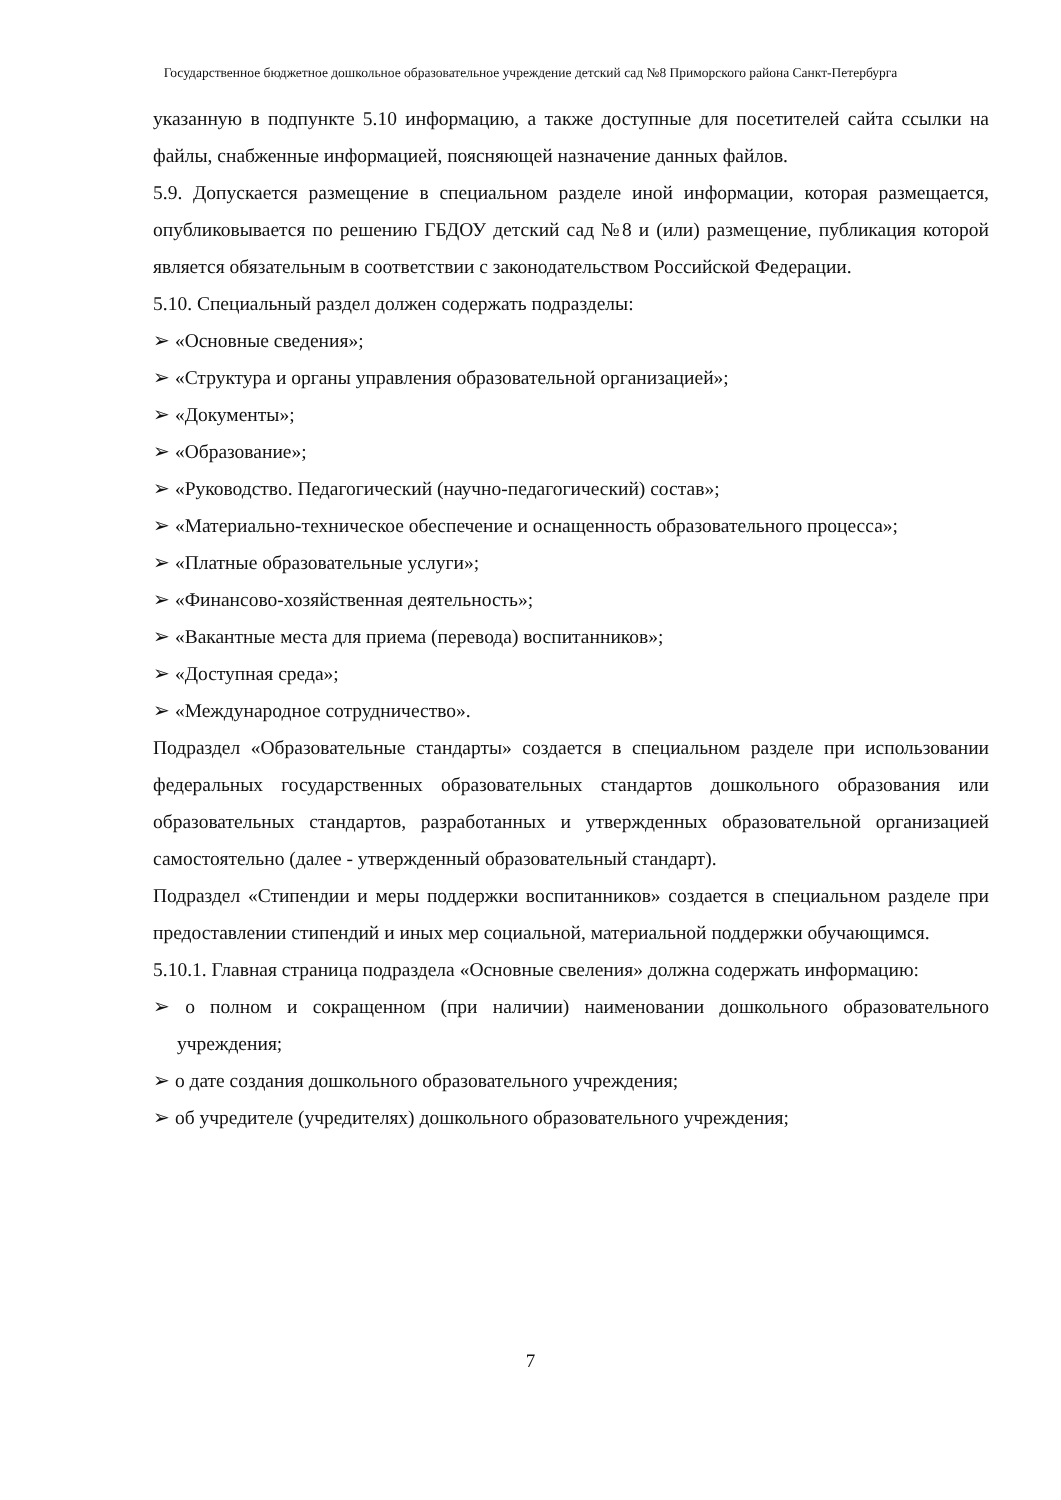Государственное бюджетное дошкольное образовательное учреждение детский сад №8 Приморского района Санкт-Петербурга
указанную в подпункте 5.10 информацию, а также доступные для посетителей сайта ссылки на файлы, снабженные информацией, поясняющей назначение данных файлов.
5.9. Допускается размещение в специальном разделе иной информации, которая размещается, опубликовывается по решению ГБДОУ детский сад №8 и (или) размещение, публикация которой является обязательным в соответствии с законодательством Российской Федерации.
5.10. Специальный раздел должен содержать подразделы:
➢ «Основные сведения»;
➢ «Структура и органы управления образовательной организацией»;
➢ «Документы»;
➢ «Образование»;
➢ «Руководство. Педагогический (научно-педагогический) состав»;
➢ «Материально-техническое обеспечение и оснащенность образовательного процесса»;
➢ «Платные образовательные услуги»;
➢ «Финансово-хозяйственная деятельность»;
➢ «Вакантные места для приема (перевода) воспитанников»;
➢ «Доступная среда»;
➢ «Международное сотрудничество».
Подраздел «Образовательные стандарты» создается в специальном разделе при использовании федеральных государственных образовательных стандартов дошкольного образования или образовательных стандартов, разработанных и утвержденных образовательной организацией самостоятельно (далее - утвержденный образовательный стандарт).
Подраздел «Стипендии и меры поддержки воспитанников» создается в специальном разделе при предоставлении стипендий и иных мер социальной, материальной поддержки обучающимся.
5.10.1. Главная страница подраздела «Основные свеления» должна содержать информацию:
➢ о полном и сокращенном (при наличии) наименовании дошкольного образовательного учреждения;
➢ о дате создания дошкольного образовательного учреждения;
➢ об учредителе (учредителях) дошкольного образовательного учреждения;
7